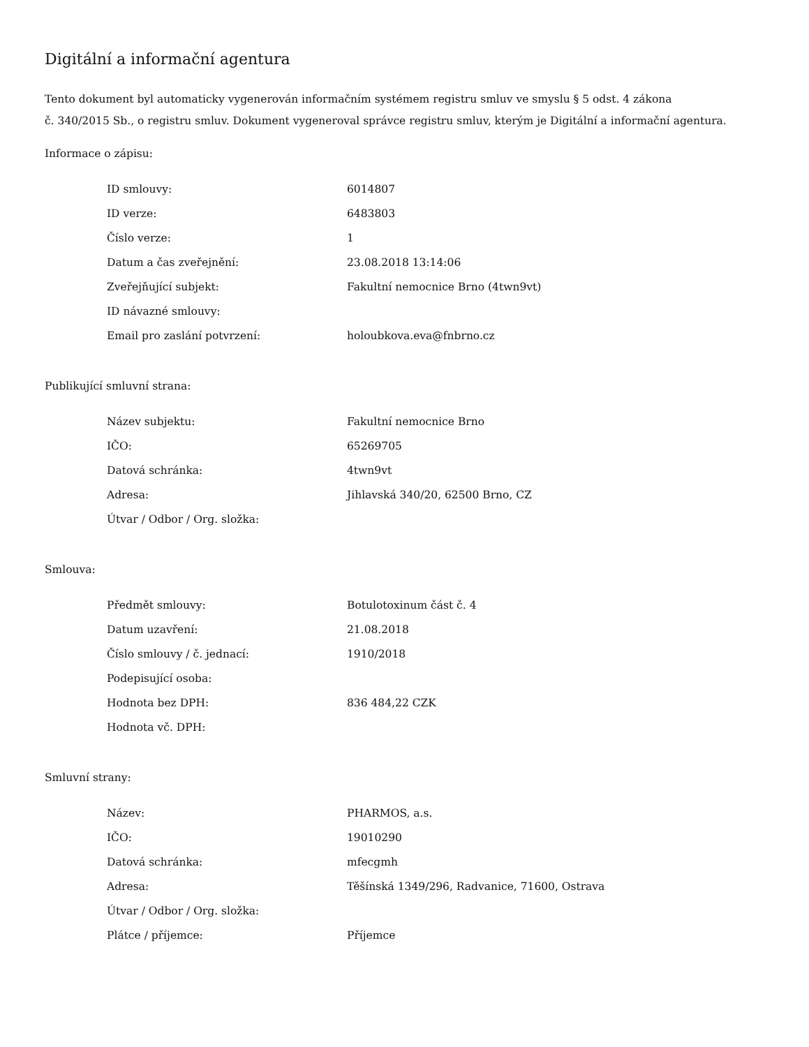Digitální a informační agentura
Tento dokument byl automaticky vygenerován informačním systémem registru smluv ve smyslu § 5 odst. 4 zákona
č. 340/2015 Sb., o registru smluv. Dokument vygeneroval správce registru smluv, kterým je Digitální a informační agentura.
Informace o zápisu:
| ID smlouvy: | 6014807 |
| ID verze: | 6483803 |
| Číslo verze: | 1 |
| Datum a čas zveřejnění: | 23.08.2018 13:14:06 |
| Zveřejňující subjekt: | Fakultní nemocnice Brno (4twn9vt) |
| ID návazné smlouvy: | |
| Email pro zaslání potvrzení: | holoubkova.eva@fnbrno.cz |
Publikující smluvní strana:
| Název subjektu: | Fakultní nemocnice Brno |
| IČO: | 65269705 |
| Datová schránka: | 4twn9vt |
| Adresa: | Jihlavská 340/20, 62500 Brno, CZ |
| Útvar / Odbor / Org. složka: | |
Smlouva:
| Předmět smlouvy: | Botulotoxinum část č. 4 |
| Datum uzavření: | 21.08.2018 |
| Číslo smlouvy / č. jednací: | 1910/2018 |
| Podepisující osoba: | |
| Hodnota bez DPH: | 836 484,22 CZK |
| Hodnota vč. DPH: | |
Smluvní strany:
| Název: | PHARMOS, a.s. |
| IČO: | 19010290 |
| Datová schránka: | mfecgmh |
| Adresa: | Těšínská 1349/296, Radvanice, 71600, Ostrava |
| Útvar / Odbor / Org. složka: | |
| Plátce / příjemce: | Příjemce |